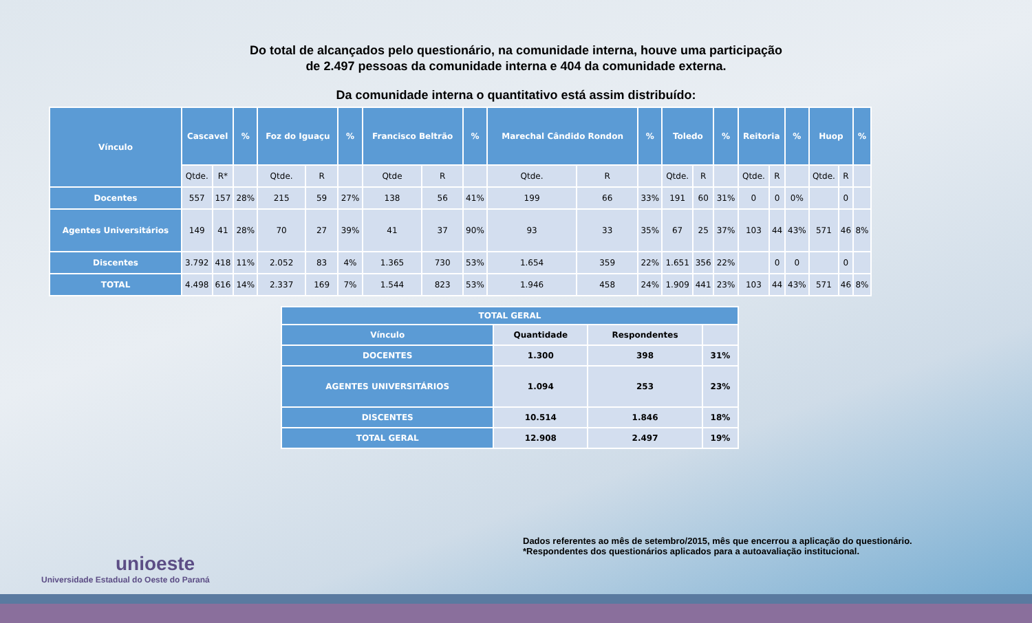Do total de alcançados pelo questionário, na comunidade interna, houve uma participação
de 2.497 pessoas da comunidade interna e 404 da comunidade externa.
Da comunidade interna o quantitativo está assim distribuído:
| Vínculo | Cascavel | | % | Foz do Iguaçu | | % | Francisco Beltrão | | % | Marechal Cândido Rondon | | % | Toledo | | % | Reitoria | | % | Huop | | % |
| --- | --- | --- | --- | --- | --- | --- | --- | --- | --- | --- | --- | --- | --- | --- | --- | --- | --- | --- | --- | --- | --- |
| | Qtde. | R* | | Qtde. | R | | Qtde | R | | Qtde. | R | | Qtde. | R | | Qtde. | R | | Qtde. | R | |
| Docentes | 557 | 157 | 28% | 215 | 59 | 27% | 138 | 56 | 41% | 199 | 66 | 33% | 191 | 60 | 31% | 0 | 0 | 0% | | 0 | |
| Agentes Universitários | 149 | 41 | 28% | 70 | 27 | 39% | 41 | 37 | 90% | 93 | 33 | 35% | 67 | 25 | 37% | 103 | 44 | 43% | 571 | 46 | 8% |
| Discentes | 3.792 | 418 | 11% | 2.052 | 83 | 4% | 1.365 | 730 | 53% | 1.654 | 359 | 22% | 1.651 | 356 | 22% | | 0 | 0 | | 0 | |
| TOTAL | 4.498 | 616 | 14% | 2.337 | 169 | 7% | 1.544 | 823 | 53% | 1.946 | 458 | 24% | 1.909 | 441 | 23% | 103 | 44 | 43% | 571 | 46 | 8% |
| TOTAL GERAL | | | |
| --- | --- | --- | --- |
| Vínculo | Quantidade | Respondentes | |
| DOCENTES | 1.300 | 398 | 31% |
| AGENTES UNIVERSITÁRIOS | 1.094 | 253 | 23% |
| DISCENTES | 10.514 | 1.846 | 18% |
| TOTAL GERAL | 12.908 | 2.497 | 19% |
unioeste
Universidade Estadual do Oeste do Paraná
Dados referentes ao mês de setembro/2015, mês que encerrou a aplicação do questionário.
*Respondentes dos questionários aplicados para a autoavaliação institucional.